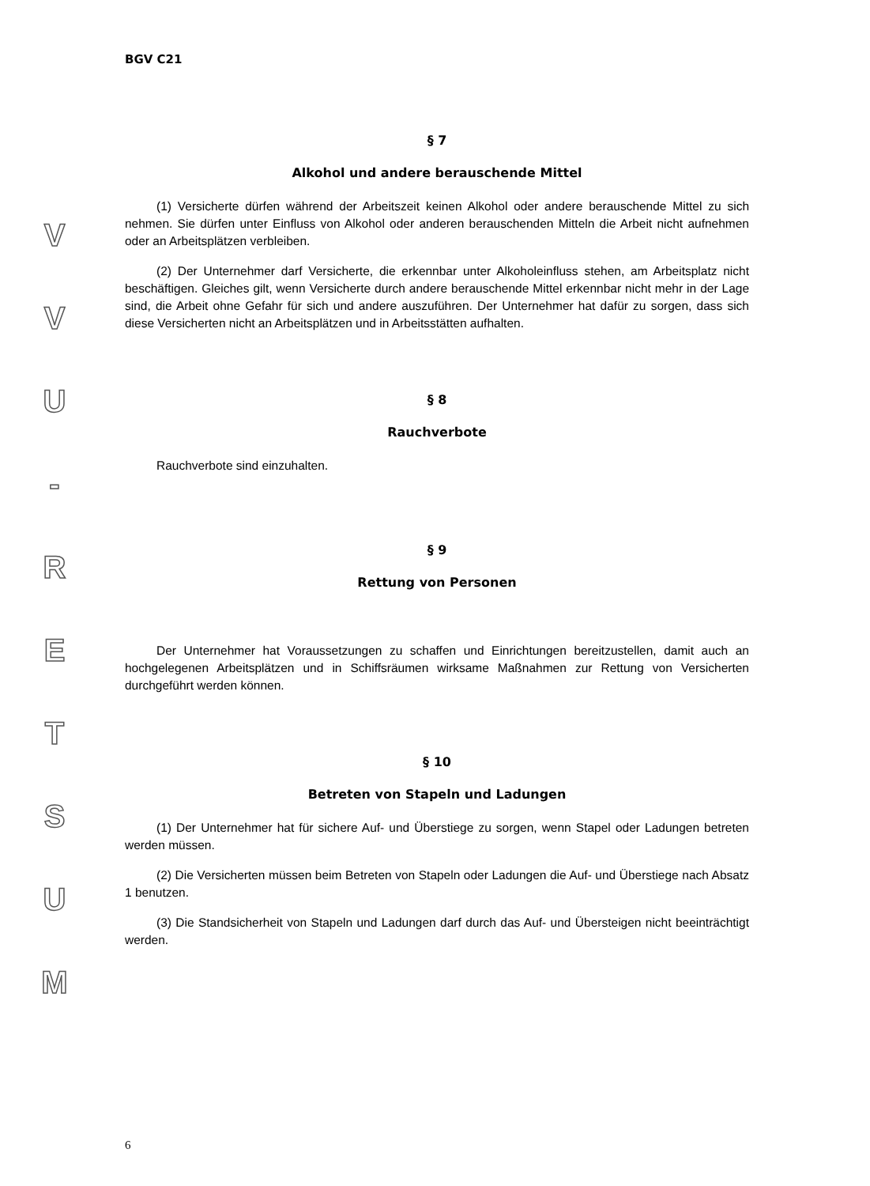V
V
U
-
R
E
T
S
U
M
BGV C21
§ 7
Alkohol und andere berauschende Mittel
(1) Versicherte dürfen während der Arbeitszeit keinen Alkohol oder andere berauschende Mittel zu sich nehmen. Sie dürfen unter Einfluss von Alkohol oder anderen berauschenden Mitteln die Arbeit nicht aufnehmen oder an Arbeitsplätzen verbleiben.
(2) Der Unternehmer darf Versicherte, die erkennbar unter Alkoholeinfluss stehen, am Arbeitsplatz nicht beschäftigen. Gleiches gilt, wenn Versicherte durch andere berauschende Mittel erkennbar nicht mehr in der Lage sind, die Arbeit ohne Gefahr für sich und andere auszuführen. Der Unternehmer hat dafür zu sorgen, dass sich diese Versicherten nicht an Arbeitsplätzen und in Arbeitsstätten aufhalten.
§ 8
Rauchverbote
Rauchverbote sind einzuhalten.
§ 9
Rettung von Personen
Der Unternehmer hat Voraussetzungen zu schaffen und Einrichtungen bereitzustellen, damit auch an hochgelegenen Arbeitsplätzen und in Schiffsräumen wirksame Maßnahmen zur Rettung von Versicherten durchgeführt werden können.
§ 10
Betreten von Stapeln und Ladungen
(1) Der Unternehmer hat für sichere Auf- und Überstiege zu sorgen, wenn Stapel oder Ladungen betreten werden müssen.
(2) Die Versicherten müssen beim Betreten von Stapeln oder Ladungen die Auf- und Überstiege nach Absatz 1 benutzen.
(3) Die Standsicherheit von Stapeln und Ladungen darf durch das Auf- und Übersteigen nicht beeinträchtigt werden.
6